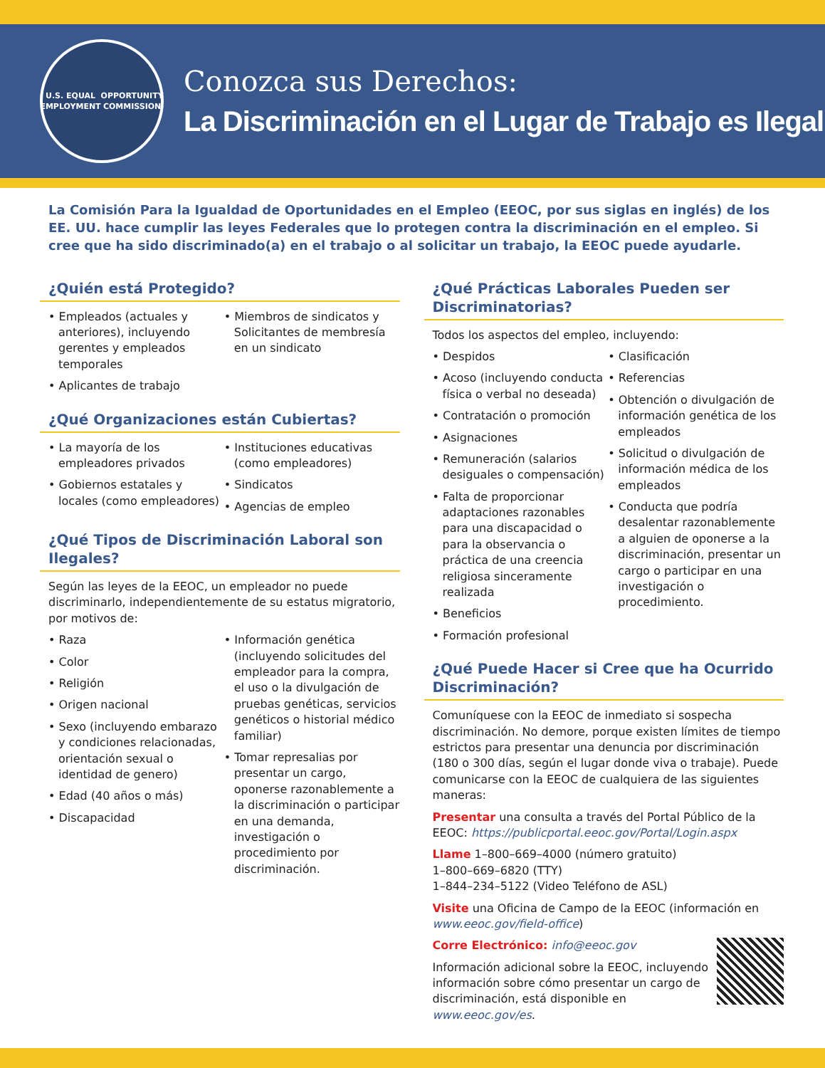U.S. EQUAL EMPLOYMENT
OPPORTUNITY COMMISSION
Conozca sus Derechos:
La Discriminación en el Lugar de Trabajo es Ilegal
La Comisión Para la Igualdad de Oportunidades en el Empleo (EEOC, por sus siglas en inglés) de los EE. UU. hace cumplir las leyes Federales que lo protegen contra la discriminación en el empleo. Si cree que ha sido discriminado(a) en el trabajo o al solicitar un trabajo, la EEOC puede ayudarle.
¿Quién está Protegido?
• Empleados (actuales y anteriores), incluyendo gerentes y empleados temporales
• Aplicantes de trabajo
• Miembros de sindicatos y Solicitantes de membresía en un sindicato
¿Qué Organizaciones están Cubiertas?
• La mayoría de los empleadores privados
• Gobiernos estatales y locales (como empleadores)
• Instituciones educativas (como empleadores)
• Sindicatos
• Agencias de empleo
¿Qué Tipos de Discriminación Laboral son Ilegales?
Según las leyes de la EEOC, un empleador no puede discriminarlo, independientemente de su estatus migratorio, por motivos de:
• Raza
• Color
• Religión
• Origen nacional
• Sexo (incluyendo embarazo y condiciones relacionadas, orientación sexual o identidad de genero)
• Edad (40 años o más)
• Discapacidad
• Información genética (incluyendo solicitudes del empleador para la compra, el uso o la divulgación de pruebas genéticas, servicios genéticos o historial médico familiar)
• Tomar represalias por presentar un cargo, oponerse razonablemente a la discriminación o participar en una demanda, investigación o procedimiento por discriminación.
¿Qué Prácticas Laborales Pueden ser Discriminatorias?
Todos los aspectos del empleo, incluyendo:
• Despidos
• Acoso (incluyendo conducta física o verbal no deseada)
• Contratación o promoción
• Asignaciones
• Remuneración (salarios desiguales o compensación)
• Falta de proporcionar adaptaciones razonables para una discapacidad o para la observancia o práctica de una creencia religiosa sinceramente realizada
• Beneficios
• Formación profesional
• Clasificación
• Referencias
• Obtención o divulgación de información genética de los empleados
• Solicitud o divulgación de información médica de los empleados
• Conducta que podría desalentar razonablemente a alguien de oponerse a la discriminación, presentar un cargo o participar en una investigación o procedimiento.
¿Qué Puede Hacer si Cree que ha Ocurrido Discriminación?
Comuníquese con la EEOC de inmediato si sospecha discriminación. No demore, porque existen límites de tiempo estrictos para presentar una denuncia por discriminación (180 o 300 días, según el lugar donde viva o trabaje). Puede comunicarse con la EEOC de cualquiera de las siguientes maneras:
Presentar una consulta a través del Portal Público de la EEOC: https://publicportal.eeoc.gov/Portal/Login.aspx
Llame 1–800–669–4000 (número gratuito)
1–800–669–6820 (TTY)
1–844–234–5122 (Video Teléfono de ASL)
Visite una Oficina de Campo de la EEOC (información en www.eeoc.gov/field-office)
Corre Electrónico: info@eeoc.gov
Información adicional sobre la EEOC, incluyendo información sobre cómo presentar un cargo de discriminación, está disponible en www.eeoc.gov/es.